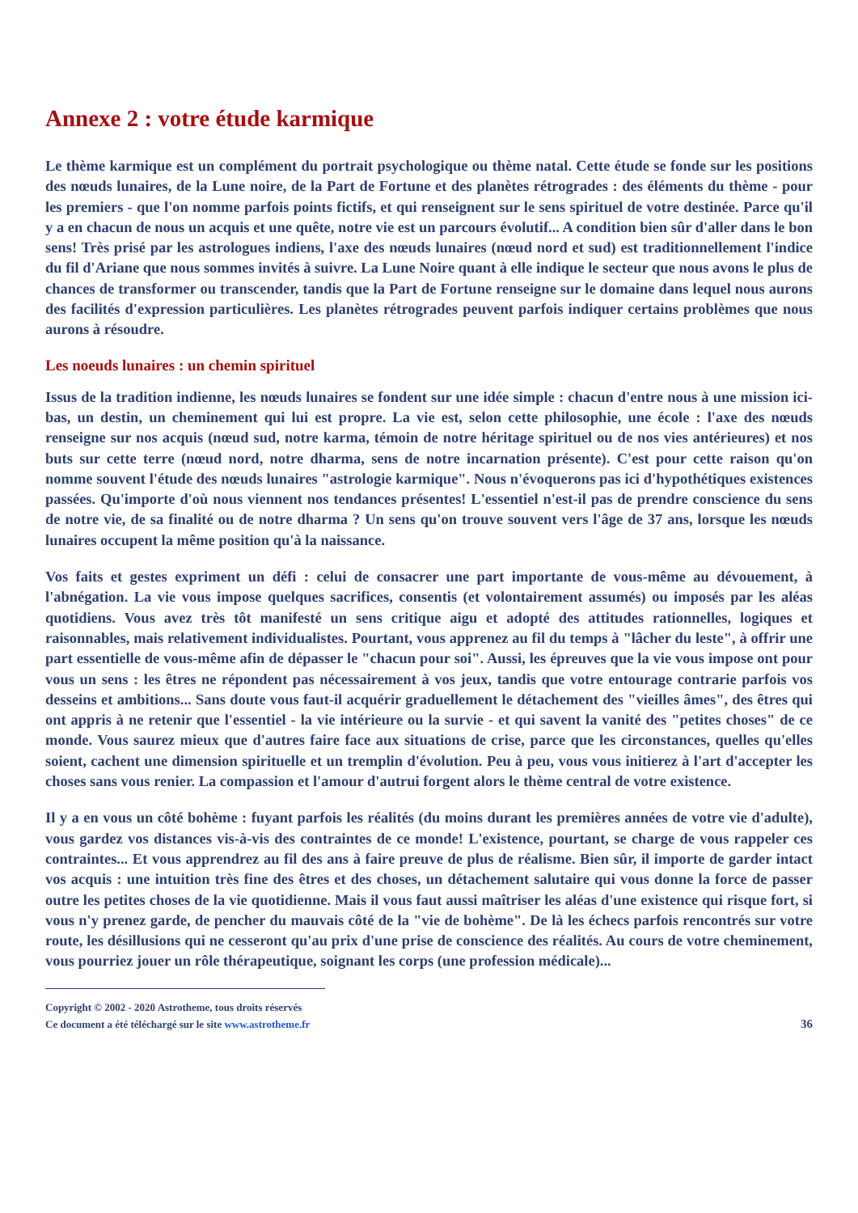Annexe 2 : votre étude karmique
Le thème karmique est un complément du portrait psychologique ou thème natal. Cette étude se fonde sur les positions des nœuds lunaires, de la Lune noire, de la Part de Fortune et des planètes rétrogrades : des éléments du thème - pour les premiers - que l'on nomme parfois points fictifs, et qui renseignent sur le sens spirituel de votre destinée. Parce qu'il y a en chacun de nous un acquis et une quête, notre vie est un parcours évolutif... A condition bien sûr d'aller dans le bon sens! Très prisé par les astrologues indiens, l'axe des nœuds lunaires (nœud nord et sud) est traditionnellement l'indice du fil d'Ariane que nous sommes invités à suivre. La Lune Noire quant à elle indique le secteur que nous avons le plus de chances de transformer ou transcender, tandis que la Part de Fortune renseigne sur le domaine dans lequel nous aurons des facilités d'expression particulières. Les planètes rétrogrades peuvent parfois indiquer certains problèmes que nous aurons à résoudre.
Les noeuds lunaires : un chemin spirituel
Issus de la tradition indienne, les nœuds lunaires se fondent sur une idée simple : chacun d'entre nous à une mission ici-bas, un destin, un cheminement qui lui est propre. La vie est, selon cette philosophie, une école : l'axe des nœuds renseigne sur nos acquis (nœud sud, notre karma, témoin de notre héritage spirituel ou de nos vies antérieures) et nos buts sur cette terre (nœud nord, notre dharma, sens de notre incarnation présente). C'est pour cette raison qu'on nomme souvent l'étude des nœuds lunaires "astrologie karmique". Nous n'évoquerons pas ici d'hypothétiques existences passées. Qu'importe d'où nous viennent nos tendances présentes! L'essentiel n'est-il pas de prendre conscience du sens de notre vie, de sa finalité ou de notre dharma ? Un sens qu'on trouve souvent vers l'âge de 37 ans, lorsque les nœuds lunaires occupent la même position qu'à la naissance.
Vos faits et gestes expriment un défi : celui de consacrer une part importante de vous-même au dévouement, à l'abnégation. La vie vous impose quelques sacrifices, consentis (et volontairement assumés) ou imposés par les aléas quotidiens. Vous avez très tôt manifesté un sens critique aigu et adopté des attitudes rationnelles, logiques et raisonnables, mais relativement individualistes. Pourtant, vous apprenez au fil du temps à "lâcher du leste", à offrir une part essentielle de vous-même afin de dépasser le "chacun pour soi". Aussi, les épreuves que la vie vous impose ont pour vous un sens : les êtres ne répondent pas nécessairement à vos jeux, tandis que votre entourage contrarie parfois vos desseins et ambitions... Sans doute vous faut-il acquérir graduellement le détachement des "vieilles âmes", des êtres qui ont appris à ne retenir que l'essentiel - la vie intérieure ou la survie - et qui savent la vanité des "petites choses" de ce monde. Vous saurez mieux que d'autres faire face aux situations de crise, parce que les circonstances, quelles qu'elles soient, cachent une dimension spirituelle et un tremplin d'évolution. Peu à peu, vous vous initierez à l'art d'accepter les choses sans vous renier. La compassion et l'amour d'autrui forgent alors le thème central de votre existence.
Il y a en vous un côté bohème : fuyant parfois les réalités (du moins durant les premières années de votre vie d'adulte), vous gardez vos distances vis-à-vis des contraintes de ce monde! L'existence, pourtant, se charge de vous rappeler ces contraintes... Et vous apprendrez au fil des ans à faire preuve de plus de réalisme. Bien sûr, il importe de garder intact vos acquis : une intuition très fine des êtres et des choses, un détachement salutaire qui vous donne la force de passer outre les petites choses de la vie quotidienne. Mais il vous faut aussi maîtriser les aléas d'une existence qui risque fort, si vous n'y prenez garde, de pencher du mauvais côté de la "vie de bohème". De là les échecs parfois rencontrés sur votre route, les désillusions qui ne cesseront qu'au prix d'une prise de conscience des réalités. Au cours de votre cheminement, vous pourriez jouer un rôle thérapeutique, soignant les corps (une profession médicale)...
Copyright © 2002 - 2020 Astrotheme, tous droits réservés
Ce document a été téléchargé sur le site www.astrotheme.fr
36